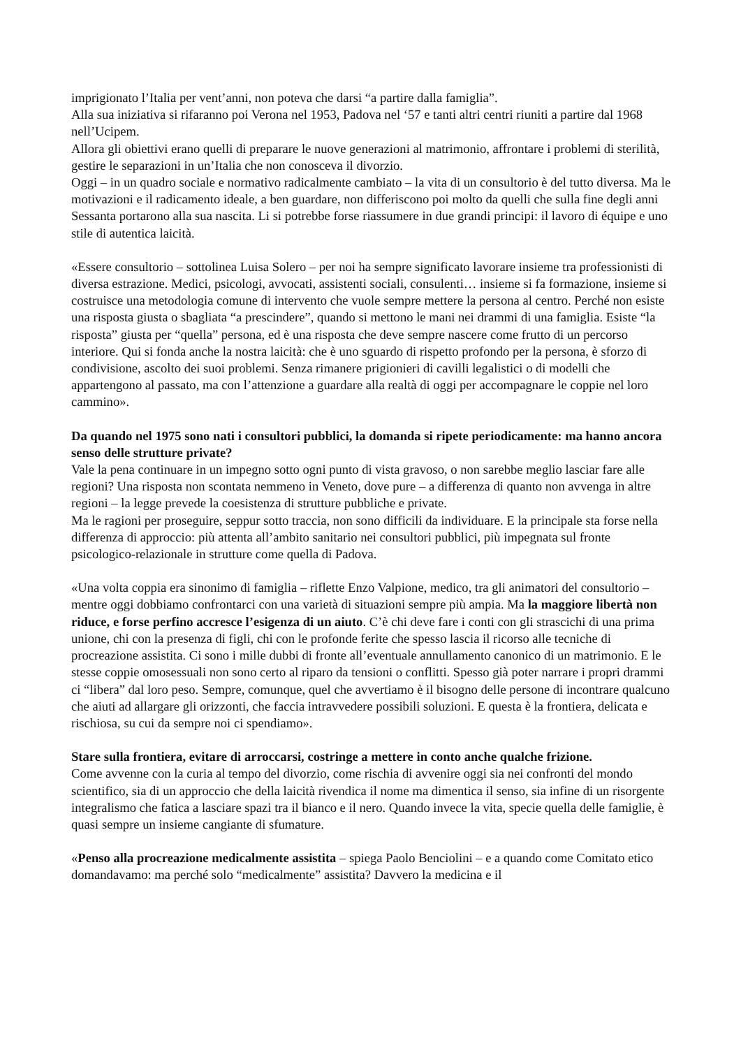imprigionato l’Italia per vent’anni, non poteva che darsi “a partire dalla famiglia”.
Alla sua iniziativa si rifaranno poi Verona nel 1953, Padova nel ‘57 e tanti altri centri riuniti a partire dal 1968 nell’Ucipem.
Allora gli obiettivi erano quelli di preparare le nuove generazioni al matrimonio, affrontare i problemi di sterilità, gestire le separazioni in un’Italia che non conosceva il divorzio.
Oggi – in un quadro sociale e normativo radicalmente cambiato – la vita di un consultorio è del tutto diversa. Ma le motivazioni e il radicamento ideale, a ben guardare, non differiscono poi molto da quelli che sulla fine degli anni Sessanta portarono alla sua nascita. Li si potrebbe forse riassumere in due grandi principi: il lavoro di équipe e uno stile di autentica laicità.
«Essere consultorio – sottolinea Luisa Solero – per noi ha sempre significato lavorare insieme tra professionisti di diversa estrazione. Medici, psicologi, avvocati, assistenti sociali, consulenti… insieme si fa formazione, insieme si costruisce una metodologia comune di intervento che vuole sempre mettere la persona al centro. Perché non esiste una risposta giusta o sbagliata “a prescindere”, quando si mettono le mani nei drammi di una famiglia. Esiste “la risposta” giusta per “quella” persona, ed è una risposta che deve sempre nascere come frutto di un percorso interiore. Qui si fonda anche la nostra laicità: che è uno sguardo di rispetto profondo per la persona, è sforzo di condivisione, ascolto dei suoi problemi. Senza rimanere prigionieri di cavilli legalistici o di modelli che appartengono al passato, ma con l’attenzione a guardare alla realtà di oggi per accompagnare le coppie nel loro cammino».
Da quando nel 1975 sono nati i consultori pubblici, la domanda si ripete periodicamente: ma hanno ancora senso delle strutture private?
Vale la pena continuare in un impegno sotto ogni punto di vista gravoso, o non sarebbe meglio lasciar fare alle regioni? Una risposta non scontata nemmeno in Veneto, dove pure – a differenza di quanto non avvenga in altre regioni – la legge prevede la coesistenza di strutture pubbliche e private.
Ma le ragioni per proseguire, seppur sotto traccia, non sono difficili da individuare. E la principale sta forse nella differenza di approccio: più attenta all’ambito sanitario nei consultori pubblici, più impegnata sul fronte psicologico-relazionale in strutture come quella di Padova.
«Una volta coppia era sinonimo di famiglia – riflette Enzo Valpione, medico, tra gli animatori del consultorio – mentre oggi dobbiamo confrontarci con una varietà di situazioni sempre più ampia. Ma la maggiore libertà non riduce, e forse perfino accresce l’esigenza di un aiuto. C’è chi deve fare i conti con gli strascichi di una prima unione, chi con la presenza di figli, chi con le profonde ferite che spesso lascia il ricorso alle tecniche di procreazione assistita. Ci sono i mille dubbi di fronte all’eventuale annullamento canonico di un matrimonio. E le stesse coppie omosessuali non sono certo al riparo da tensioni o conflitti. Spesso già poter narrare i propri drammi ci “libera” dal loro peso. Sempre, comunque, quel che avvertiamo è il bisogno delle persone di incontrare qualcuno che aiuti ad allargare gli orizzonti, che faccia intravvedere possibili soluzioni. E questa è la frontiera, delicata e rischiosa, su cui da sempre noi ci spendiamo».
Stare sulla frontiera, evitare di arroccarsi, costringe a mettere in conto anche qualche frizione.
Come avvenne con la curia al tempo del divorzio, come rischia di avvenire oggi sia nei confronti del mondo scientifico, sia di un approccio che della laicità rivendica il nome ma dimentica il senso, sia infine di un risorgente integralismo che fatica a lasciare spazi tra il bianco e il nero. Quando invece la vita, specie quella delle famiglie, è quasi sempre un insieme cangiante di sfumature.
«Penso alla procreazione medicalmente assistita – spiega Paolo Benciolini – e a quando come Comitato etico domandavamo: ma perché solo “medicalmente” assistita? Davvero la medicina e il